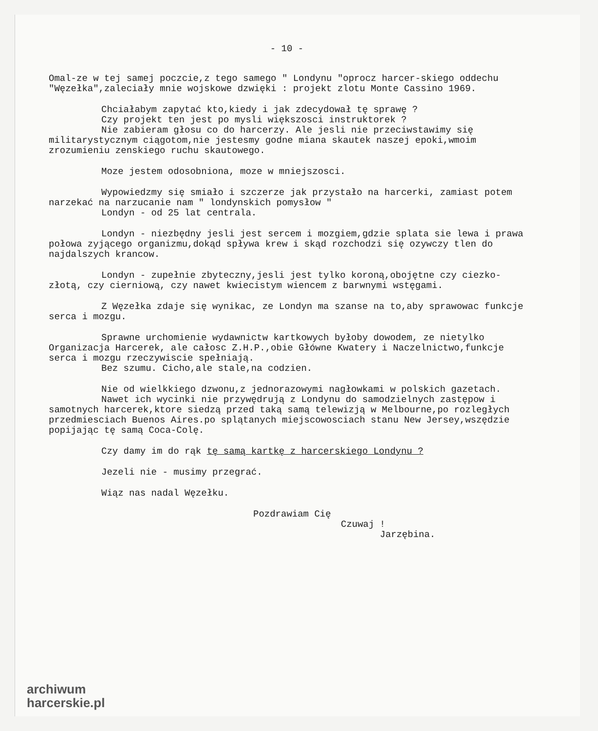- 10 -
Omal-ze w tej samej poczcie,z tego samego " Londynu "oprocz harcer-skiego oddechu "Węzełka",zaleciały mnie wojskowe dzwięki : projekt zlotu Monte Cassino 1969.
Chciałabym zapytać kto,kiedy i jak zdecydował tę sprawę ?
Czy projekt ten jest po mysli większosci instruktorek ?
Nie zabieram głosu co do harcerzy. Ale jesli nie przeciwstawimy się militarystycznym ciągotom,nie jestesmy godne miana skautek naszej epoki,wmoim zrozumieniu zenskiego ruchu skautowego.
Moze jestem odosobniona, moze w mniejszosci.
Wypowiedzmy się smiało i szczerze jak przystało na harcerki, zamiast potem narzekać na narzucanie nam " londynskich pomysłow "
Londyn - od 25 lat centrala.
Londyn - niezbędny jesli jest sercem i mozgiem,gdzie splata sie lewa i prawa połowa zyjącego organizmu,dokąd spływa krew i skąd rozchodzi się ozywczy tlen do najdalszych krancow.
Londyn - zupełnie zbyteczny,jesli jest tylko koroną,obojętne czy ciezko-złotą, czy cierniową, czy nawet kwiecistym wiencem z barwnymi wstęgami.
Z Węzełka zdaje się wynikac, ze Londyn ma szanse na to,aby sprawowac funkcje serca i mozgu.
Sprawne urchomienie wydawnictw kartkowych byłoby dowodem, ze nietylko Organizacja Harcerek, ale całosc Z.H.P.,obie Główne Kwatery i Naczelnictwo,funkcje serca i mozgu rzeczywiscie spełniają.
Bez szumu. Cicho,ale stale,na codzien.
Nie od wielkkiego dzwonu,z jednorazowymi nagłowkami w polskich gazetach.
Nawet ich wycinki nie przywędrują z Londynu do samodzielnych zastępow i samotnych harcerek,ktore siedzą przed taką samą telewizją w Melbourne,po rozległych przedmiesciach Buenos Aires.po splątanych miejscowosciach stanu New Jersey,wszędzie popijając tę samą Coca-Colę.
Czy damy im do rąk tę samą kartkę z harcerskiego Londynu ?
Jezeli nie - musimy przegrać.
Wiąz nas nadal Węzełku.
Pozdrawiam Cię
Czuwaj !
Jarzębina.
archiwum
harcerskie.pl